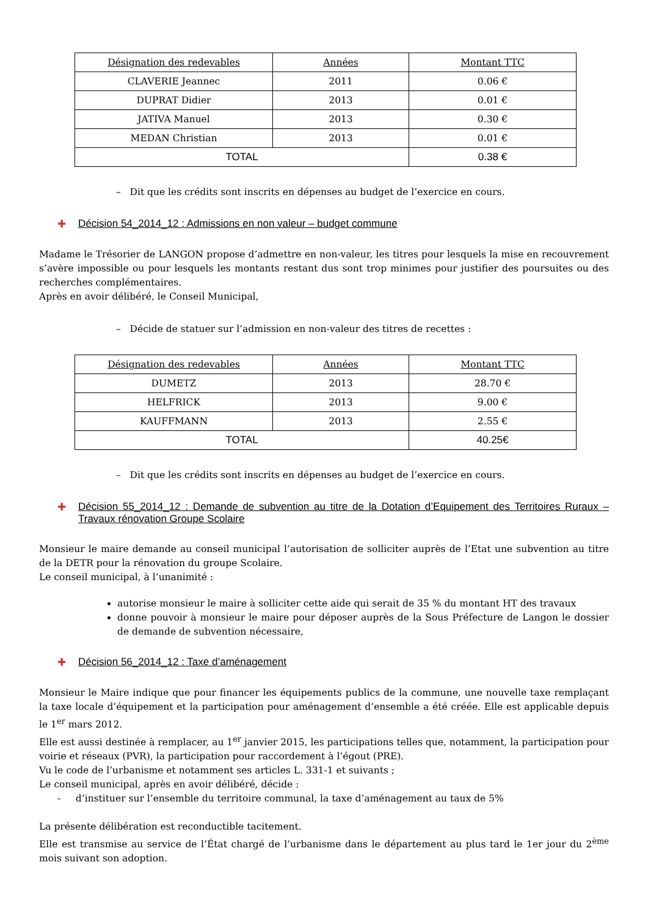| Désignation des redevables | Années | Montant TTC |
| --- | --- | --- |
| CLAVERIE Jeannec | 2011 | 0.06 € |
| DUPRAT Didier | 2013 | 0.01 € |
| JATIVA Manuel | 2013 | 0.30 € |
| MEDAN Christian | 2013 | 0.01 € |
| TOTAL | | 0.38 € |
– Dit que les crédits sont inscrits en dépenses au budget de l’exercice en cours.
✚ Décision 54_2014_12 : Admissions en non valeur – budget commune
Madame le Trésorier de LANGON propose d’admettre en non-valeur, les titres pour lesquels la mise en recouvrement s’avère impossible ou pour lesquels les montants restant dus sont trop minimes pour justifier des poursuites ou des recherches complémentaires.
Après en avoir délibéré, le Conseil Municipal,
– Décide de statuer sur l’admission en non-valeur des titres de recettes :
| Désignation des redevables | Années | Montant TTC |
| --- | --- | --- |
| DUMETZ | 2013 | 28.70 € |
| HELFRICK | 2013 | 9.00 € |
| KAUFFMANN | 2013 | 2.55 € |
| TOTAL | | 40.25€ |
– Dit que les crédits sont inscrits en dépenses au budget de l’exercice en cours.
✚ Décision 55_2014_12 : Demande de subvention au titre de la Dotation d’Equipement des Territoires Ruraux – Travaux rénovation Groupe Scolaire
Monsieur le maire demande au conseil municipal l’autorisation de solliciter auprès de l’Etat une subvention au titre de la DETR pour la rénovation du groupe Scolaire.
Le conseil municipal, à l’unanimité :
autorise monsieur le maire à solliciter cette aide qui serait de 35 % du montant HT des travaux
donne pouvoir à monsieur le maire pour déposer auprès de la Sous Préfecture de Langon le dossier de demande de subvention nécessaire,
✚ Décision 56_2014_12 : Taxe d’aménagement
Monsieur le Maire indique que pour financer les équipements publics de la commune, une nouvelle taxe remplaçant la taxe locale d’équipement et la participation pour aménagement d’ensemble a été créée. Elle est applicable depuis le 1<sup>er</sup> mars 2012.
Elle est aussi destinée à remplacer, au 1<sup>er</sup> janvier 2015, les participations telles que, notamment, la participation pour voirie et réseaux (PVR), la participation pour raccordement à l’égout (PRE).
Vu le code de l’urbanisme et notamment ses articles L. 331-1 et suivants ;
Le conseil municipal, après en avoir délibéré, décide :
- d’instituer sur l’ensemble du territoire communal, la taxe d’aménagement au taux de 5%
La présente délibération est reconductible tacitement.
Elle est transmise au service de l’État chargé de l’urbanisme dans le département au plus tard le 1er jour du 2<sup>ème</sup> mois suivant son adoption.